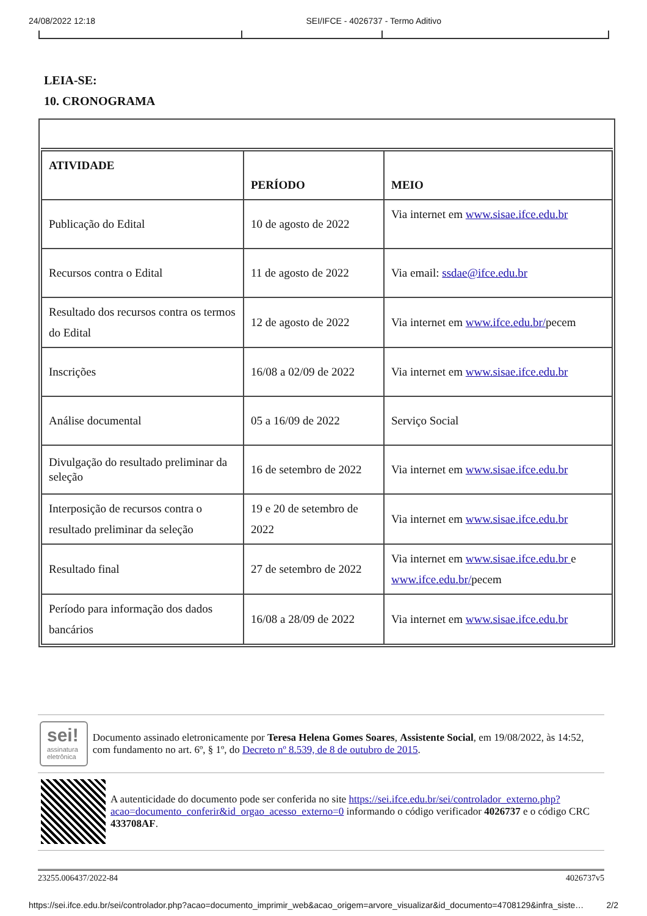24/08/2022 12:18 SEI/IFCE - 4026737 - Termo Aditivo
LEIA-SE:
10. CRONOGRAMA
| ATIVIDADE | PERÍODO | MEIO |
| --- | --- | --- |
| Publicação do Edital | 10 de agosto de 2022 | Via internet em www.sisae.ifce.edu.br |
| Recursos contra o Edital | 11 de agosto de 2022 | Via email: ssdae@ifce.edu.br |
| Resultado dos recursos contra os termos do Edital | 12 de agosto de 2022 | Via internet em www.ifce.edu.br/ pecem |
| Inscrições | 16/08 a 02/09 de 2022 | Via internet em www.sisae.ifce.edu.br |
| Análise documental | 05 a 16/09 de 2022 | Serviço Social |
| Divulgação do resultado preliminar da seleção | 16 de setembro de 2022 | Via internet em www.sisae.ifce.edu.br |
| Interposição de recursos contra o resultado preliminar da seleção | 19 e 20 de setembro de 2022 | Via internet em www.sisae.ifce.edu.br |
| Resultado final | 27 de setembro de 2022 | Via internet em www.sisae.ifce.edu.br e www.ifce.edu.br/ pecem |
| Período para informação dos dados bancários | 16/08 a 28/09 de 2022 | Via internet em www.sisae.ifce.edu.br |
sei!
assinatura
eletrônica
Documento assinado eletronicamente por Teresa Helena Gomes Soares, Assistente Social, em 19/08/2022, às 14:52, com fundamento no art. 6º, § 1º, do Decreto nº 8.539, de 8 de outubro de 2015.
A autenticidade do documento pode ser conferida no site https://sei.ifce.edu.br/sei/controlador_externo.php?acao=documento_conferir&id_orgao_acesso_externo=0 informando o código verificador 4026737 e o código CRC 433708AF.
23255.006437/2022-84 4026737v5
https://sei.ifce.edu.br/sei/controlador.php?acao=documento_imprimir_web&acao_origem=arvore_visualizar&id_documento=4708129&infra_siste… 2/2